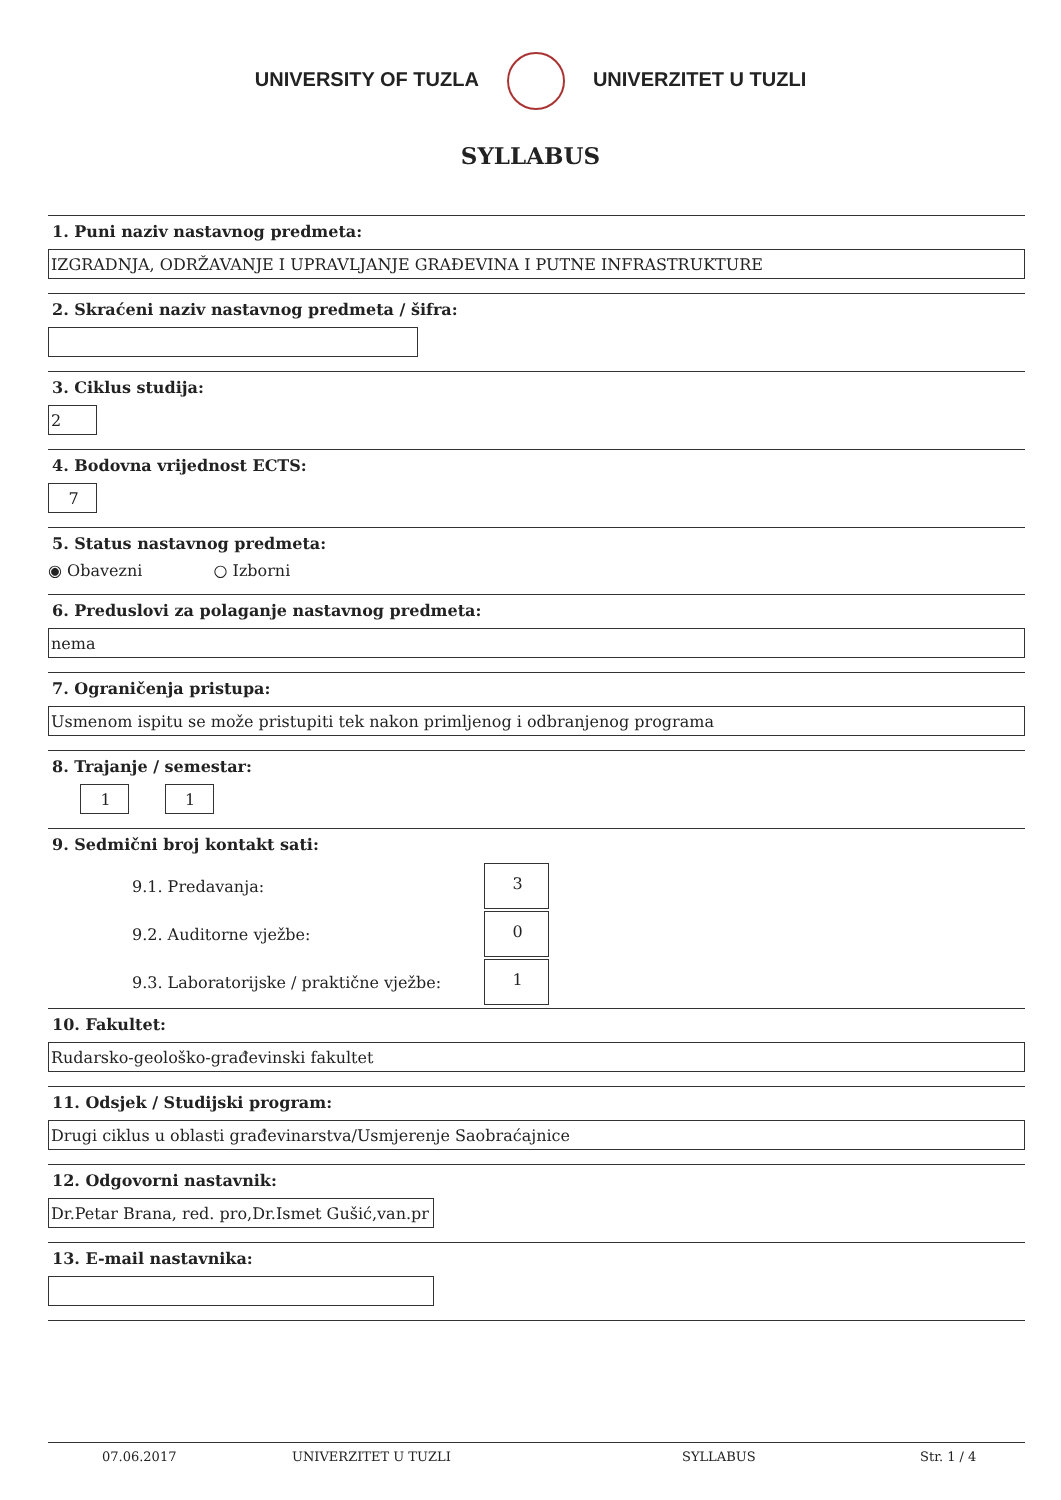UNIVERSITY OF TUZLA UNIVERZITET U TUZLI
SYLLABUS
1. Puni naziv nastavnog predmeta:
IZGRADNJA, ODRŽAVANJE I UPRAVLJANJE GRAĐEVINA I PUTNE INFRASTRUKTURE
2. Skraćeni naziv nastavnog predmeta / šifra:
3. Ciklus studija:
2
4. Bodovna vrijednost ECTS:
7
5. Status nastavnog predmeta:
◉ Obavezni ○ Izborni
6. Preduslovi za polaganje nastavnog predmeta:
nema
7. Ograničenja pristupa:
Usmenom ispitu se može pristupiti tek nakon primljenog i odbranjenog programa
8. Trajanje / semestar:
1 1
9. Sedmični broj kontakt sati:
9.1. Predavanja:
3
9.2. Auditorne vježbe:
0
9.3. Laboratorijske / praktične vježbe:
1
10. Fakultet:
Rudarsko-geološko-građevinski fakultet
11. Odsjek / Studijski program:
Drugi ciklus u oblasti građevinarstva/Usmjerenje Saobraćajnice
12. Odgovorni nastavnik:
Dr.Petar Brana, red. pro,Dr.Ismet Gušić,van.pr
13. E-mail nastavnika:
07.06.2017 UNIVERZITET U TUZLI SYLLABUS Str. 1 / 4